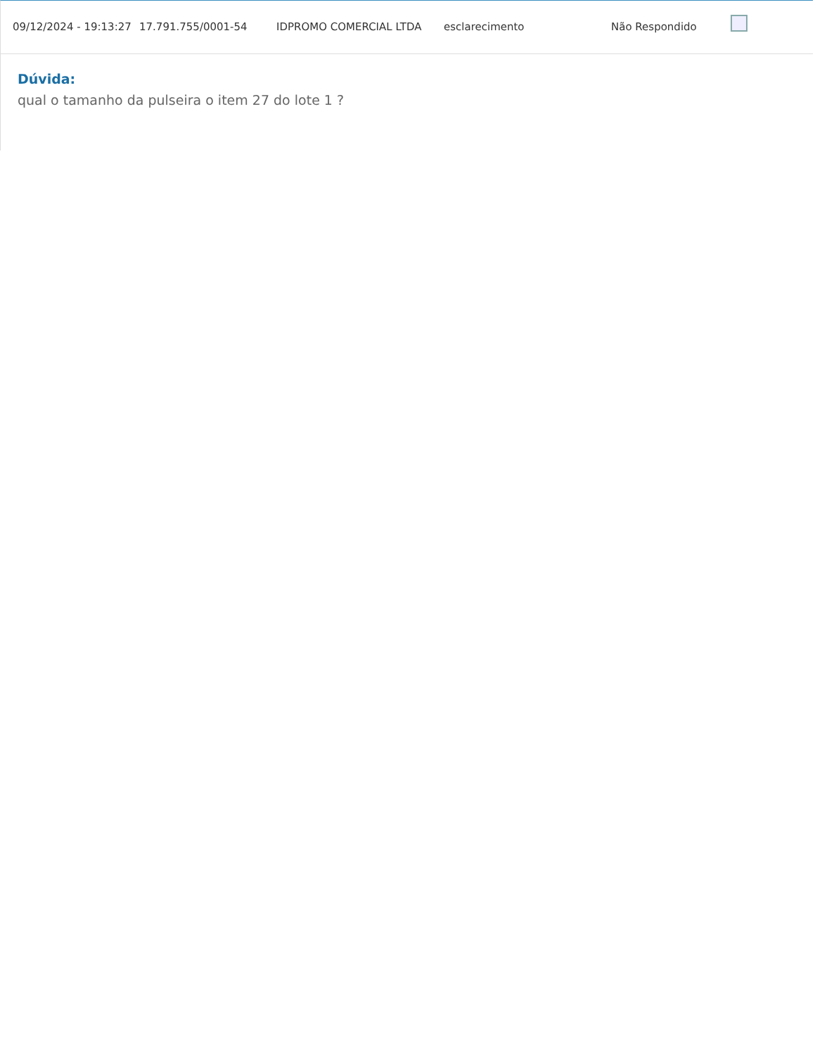| 09/12/2024 - 19:13:27 | 17.791.755/0001-54 | IDPROMO COMERCIAL LTDA | esclarecimento | Não Respondido | |
Dúvida:
qual o tamanho da pulseira o item 27 do lote 1 ?